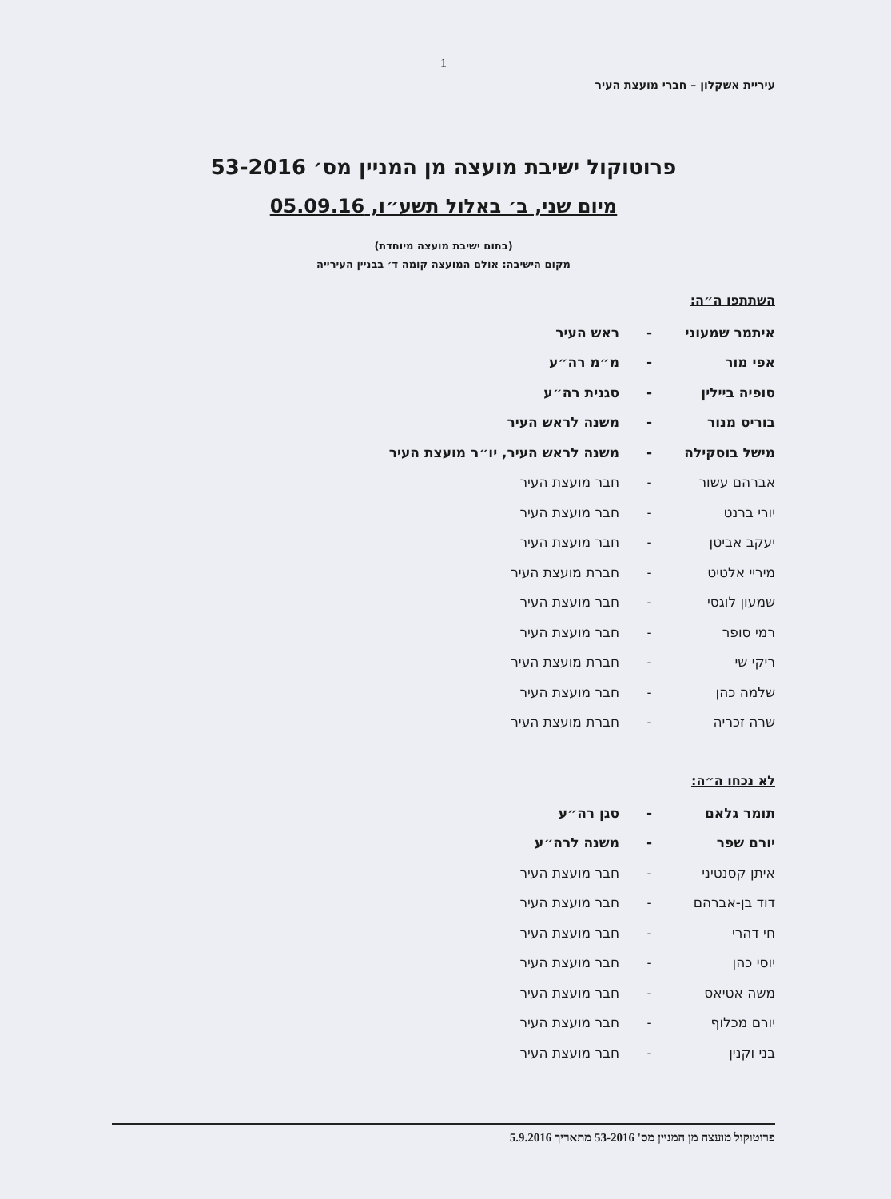1
עיריית אשקלון – חברי מועצת העיר
פרוטוקול ישיבת מועצה מן המניין מס׳ 53-2016
מיום שני, ב׳ באלול תשע״ו, 05.09.16
(בתום ישיבת מועצה מיוחדת)
מקום הישיבה: אולם המועצה קומה ד׳ בבניין העירייה
השתתפו ה״ה:
איתמר שמעוני - ראש העיר
אפי מור - מ״מ רה״ע
סופיה ביילין - סגנית רה״ע
בוריס מנור - משנה לראש העיר
מישל בוסקילה - משנה לראש העיר, יו״ר מועצת העיר
אברהם עשור - חבר מועצת העיר
יורי ברנט - חבר מועצת העיר
יעקב אביטן - חבר מועצת העיר
מיריי אלטיט - חברת מועצת העיר
שמעון לוגסי - חבר מועצת העיר
רמי סופר - חבר מועצת העיר
ריקי שי - חברת מועצת העיר
שלמה כהן - חבר מועצת העיר
שרה זכריה - חברת מועצת העיר
לא נכחו ה״ה:
תומר גלאם - סגן רה״ע
יורם שפר - משנה לרה״ע
איתן קסנטיני - חבר מועצת העיר
דוד בן-אברהם - חבר מועצת העיר
חי דהרי - חבר מועצת העיר
יוסי כהן - חבר מועצת העיר
משה אטיאס - חבר מועצת העיר
יורם מכלוף - חבר מועצת העיר
בני וקנין - חבר מועצת העיר
פרוטוקול מועצה מן המניין מס' 53-2016 מתאריך 5.9.2016